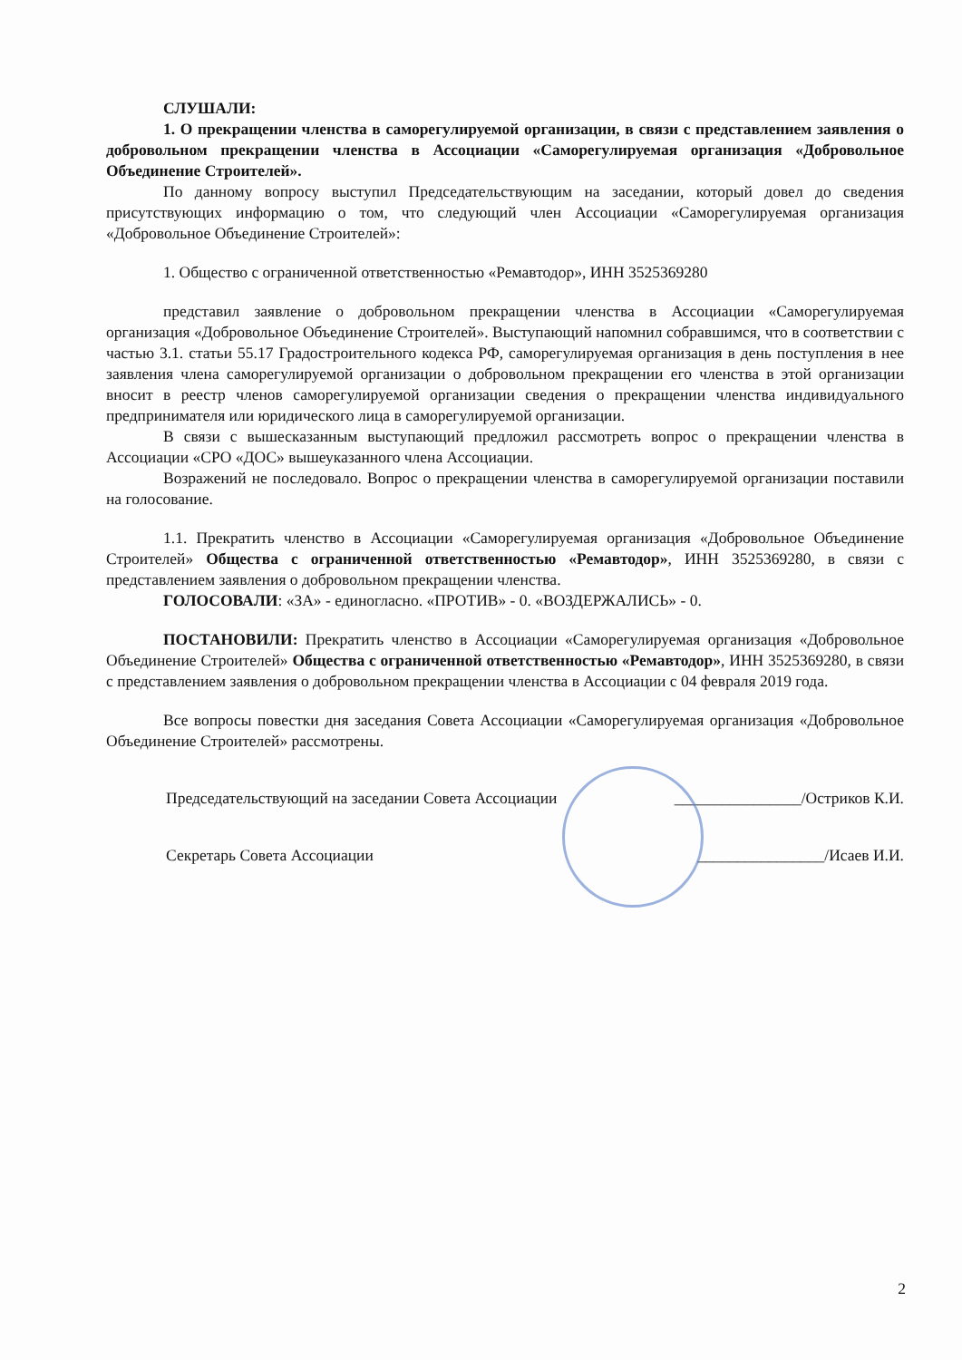СЛУШАЛИ:
1. О прекращении членства в саморегулируемой организации, в связи с представлением заявления о добровольном прекращении членства в Ассоциации «Саморегулируемая организация «Добровольное Объединение Строителей».
По данному вопросу выступил Председательствующим на заседании, который довел до сведения присутствующих информацию о том, что следующий член Ассоциации «Саморегулируемая организация «Добровольное Объединение Строителей»:
1. Общество с ограниченной ответственностью «Ремавтодор», ИНН 3525369280
представил заявление о добровольном прекращении членства в Ассоциации «Саморегулируемая организация «Добровольное Объединение Строителей». Выступающий напомнил собравшимся, что в соответствии с частью 3.1. статьи 55.17 Градостроительного кодекса РФ, саморегулируемая организация в день поступления в нее заявления члена саморегулируемой организации о добровольном прекращении его членства в этой организации вносит в реестр членов саморегулируемой организации сведения о прекращении членства индивидуального предпринимателя или юридического лица в саморегулируемой организации.
В связи с вышесказанным выступающий предложил рассмотреть вопрос о прекращении членства в Ассоциации «СРО «ДОС» вышеуказанного члена Ассоциации.
Возражений не последовало. Вопрос о прекращении членства в саморегулируемой организации поставили на голосование.
1.1. Прекратить членство в Ассоциации «Саморегулируемая организация «Добровольное Объединение Строителей» Общества с ограниченной ответственностью «Ремавтодор», ИНН 3525369280, в связи с представлением заявления о добровольном прекращении членства.
ГОЛОСОВАЛИ: «ЗА» - единогласно. «ПРОТИВ» - 0. «ВОЗДЕРЖАЛИСЬ» - 0.
ПОСТАНОВИЛИ: Прекратить членство в Ассоциации «Саморегулируемая организация «Добровольное Объединение Строителей» Общества с ограниченной ответственностью «Ремавтодор», ИНН 3525369280, в связи с представлением заявления о добровольном прекращении членства в Ассоциации с 04 февраля 2019 года.
Все вопросы повестки дня заседания Совета Ассоциации «Саморегулируемая организация «Добровольное Объединение Строителей» рассмотрены.
Председательствующий на заседании Совета Ассоциации ________________/Остриков К.И.
Секретарь Совета Ассоциации ________________/Исаев И.И.
2